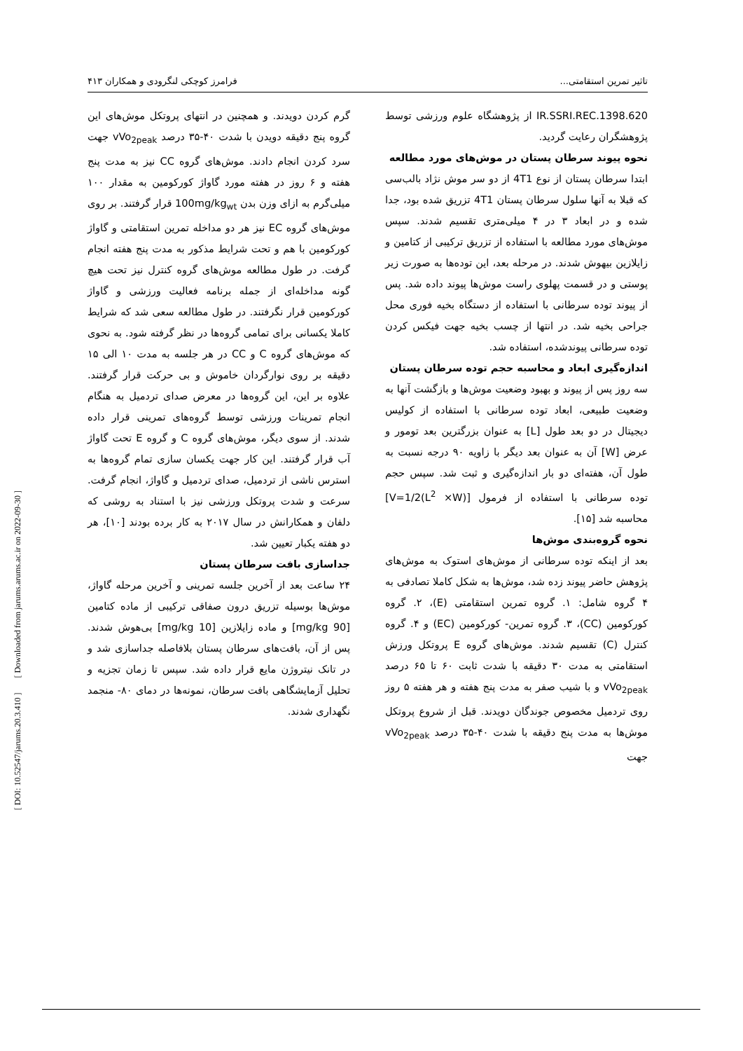[ DOI: 10.52547/jarums.20.3.410 ] [ Downloaded from jarums.arums.ac.ir on 2022-09-30 ]
تاثیر تمرین استقامتی... فرامرز کوچکی لنگرودی و همکاران ۴۱۳
IR.SSRI.REC.1398.620 از پژوهشگاه علوم ورزشی توسط پژوهشگران رعایت گردید.
نحوه پیوند سرطان پستان در موش‌های مورد مطالعه
ابتدا سرطان پستان از نوع 4T1 از دو سر موش نژاد بالب‌سی که قبلا به آنها سلول سرطان پستان 4T1 تزریق شده بود، جدا شده و در ابعاد ۳ در ۴ میلی‌متری تقسیم شدند. سپس موش‌های مورد مطالعه با استفاده از تزریق ترکیبی از کتامین و زایلازین بیهوش شدند. در مرحله بعد، این توده‌ها به صورت زیر پوستی و در قسمت پهلوی راست موش‌ها پیوند داده شد. پس از پیوند توده سرطانی با استفاده از دستگاه بخیه فوری محل جراحی بخیه شد. در انتها از چسب بخیه جهت فیکس کردن توده سرطانی پیوندشده، استفاده شد.
اندازه‌گیری ابعاد و محاسبه حجم توده سرطان پستان
سه روز پس از پیوند و بهبود وضعیت موش‌ها و بازگشت آنها به وضعیت طبیعی، ابعاد توده سرطانی با استفاده از کولیس دیجیتال در دو بعد طول [L] به عنوان بزرگترین بعد تومور و عرض [W] آن به عنوان بعد دیگر با زاویه ۹۰ درجه نسبت به طول آن، هفته‌ای دو بار اندازه‌گیری و ثبت شد. سپس حجم توده سرطانی با استفاده از فرمول [V=1/2(L<sup>2</sup> ×W)] محاسبه شد [۱۵].
نحوه گروه‌بندی موش‌ها
بعد از اینکه توده سرطانی از موش‌های استوک به موش‌های پژوهش حاضر پیوند زده شد، موش‌ها به شکل کاملا تصادفی به ۴ گروه شامل: ۱. گروه تمرین استقامتی (E)، ۲. گروه کورکومین (CC)، ۳. گروه تمرین- کورکومین (EC) و ۴. گروه کنترل (C) تقسیم شدند. موش‌های گروه E پروتکل ورزش استقامتی به مدت ۳۰ دقیقه با شدت ثابت ۶۰ تا ۶۵ درصد vVo<sub>2peak</sub> و با شیب صفر به مدت پنج هفته و هر هفته ۵ روز روی تردمیل مخصوص جوندگان دویدند. قبل از شروع پروتکل موش‌ها به مدت پنج دقیقه با شدت ۴۰-۳۵ درصد vVo<sub>2peak</sub> جهت
گرم کردن دویدند. و همچنین در انتهای پروتکل موش‌های این گروه پنج دقیقه دویدن با شدت ۴۰-۳۵ درصد vVo<sub>2peak</sub> جهت سرد کردن انجام دادند. موش‌های گروه CC نیز به مدت پنج هفته و ۶ روز در هفته مورد گاواژ کورکومین به مقدار ۱۰۰ میلی‌گرم به ازای وزن بدن 100mg/kg<sub>wt</sub> قرار گرفتند. بر روی موش‌های گروه EC نیز هر دو مداخله تمرین استقامتی و گاواژ کورکومین با هم و تحت شرایط مذکور به مدت پنج هفته انجام گرفت. در طول مطالعه موش‌های گروه کنترل نیز تحت هیچ گونه مداخله‌ای از جمله برنامه فعالیت ورزشی و گاواژ کورکومین قرار نگرفتند. در طول مطالعه سعی شد که شرایط کاملا یکسانی برای تمامی گروه‌ها در نظر گرفته شود. به نحوی که موش‌های گروه C و CC در هر جلسه به مدت ۱۰ الی ۱۵ دقیقه بر روی نوارگردان خاموش و بی حرکت قرار گرفتند. علاوه بر این، این گروه‌ها در معرض صدای تردمیل به هنگام انجام تمرینات ورزشی توسط گروه‌های تمرینی قرار داده شدند. از سوی دیگر، موش‌های گروه C و گروه E تحت گاواژ آب قرار گرفتند. این کار جهت یکسان سازی تمام گروه‌ها به استرس ناشی از تردمیل، صدای تردمیل و گاواژ، انجام گرفت. سرعت و شدت پروتکل ورزشی نیز با استناد به روشی که دلفان و همکارانش در سال ۲۰۱۷ به کار برده بودند [۱۰]، هر دو هفته یکبار تعیین شد.
جداسازی بافت سرطان پستان
۲۴ ساعت بعد از آخرین جلسه تمرینی و آخرین مرحله گاواژ، موش‌ها بوسیله تزریق درون صفاقی ترکیبی از ماده کتامین [90 mg/kg] و ماده زایلازین [10 mg/kg] بی‌هوش شدند. پس از آن، بافت‌های سرطان پستان بلافاصله جداسازی شد و در تانک نیتروژن مایع قرار داده شد. سپس تا زمان تجزیه و تحلیل آزمایشگاهی بافت سرطان، نمونه‌ها در دمای ۸۰- منجمد نگهداری شدند.